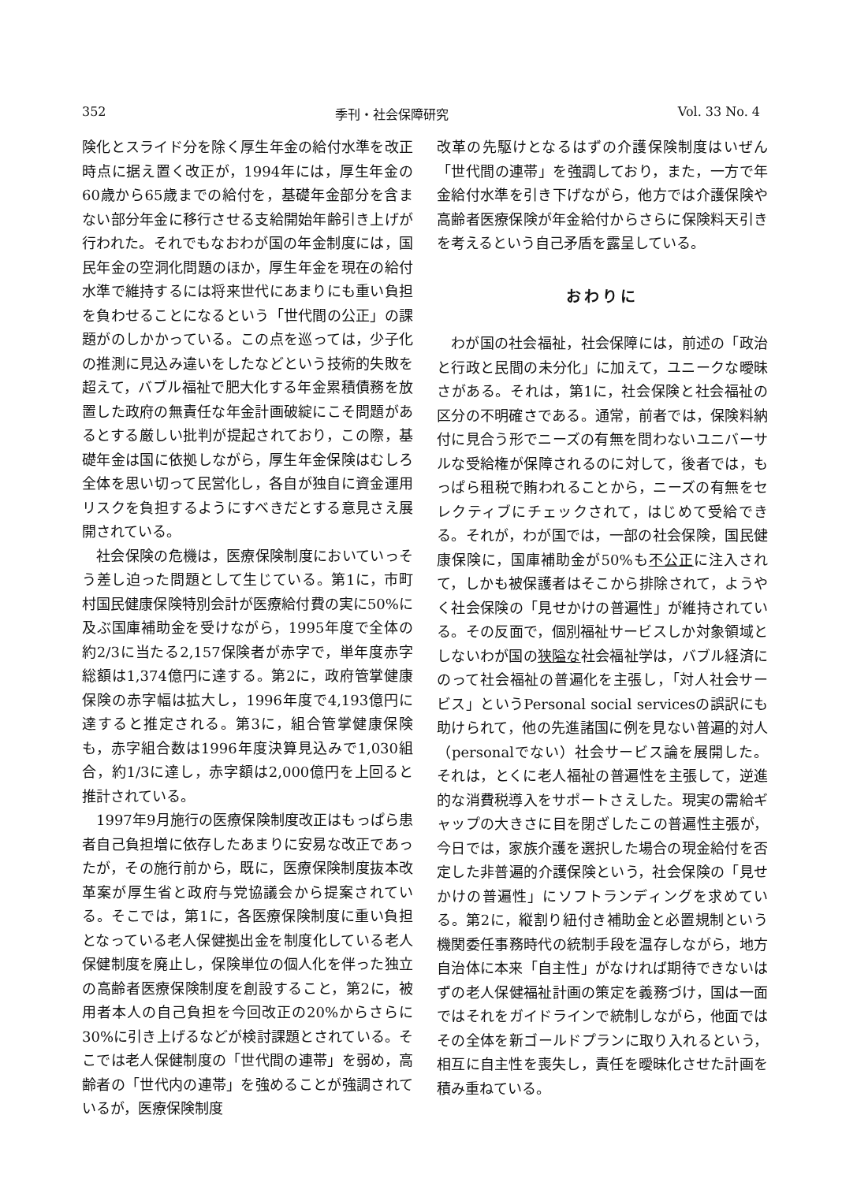352 季刊・社会保障研究 Vol. 33 No. 4
険化とスライド分を除く厚生年金の給付水準を改正時点に据え置く改正が，1994年には，厚生年金の60歳から65歳までの給付を，基礎年金部分を含まない部分年金に移行させる支給開始年齢引き上げが行われた。それでもなおわが国の年金制度には，国民年金の空洞化問題のほか，厚生年金を現在の給付水準で維持するには将来世代にあまりにも重い負担を負わせることになるという「世代間の公正」の課題がのしかかっている。この点を巡っては，少子化の推測に見込み違いをしたなどという技術的失敗を超えて，バブル福祉で肥大化する年金累積債務を放置した政府の無責任な年金計画破綻にこそ問題があるとする厳しい批判が提起されており，この際，基礎年金は国に依拠しながら，厚生年金保険はむしろ全体を思い切って民営化し，各自が独自に資金運用リスクを負担するようにすべきだとする意見さえ展開されている。
社会保険の危機は，医療保険制度においていっそう差し迫った問題として生じている。第1に，市町村国民健康保険特別会計が医療給付費の実に50%に及ぶ国庫補助金を受けながら，1995年度で全体の約2/3に当たる2,157保険者が赤字で，単年度赤字総額は1,374億円に達する。第2に，政府管掌健康保険の赤字幅は拡大し，1996年度で4,193億円に達すると推定される。第3に，組合管掌健康保険も，赤字組合数は1996年度決算見込みで1,030組合，約1/3に達し，赤字額は2,000億円を上回ると推計されている。
1997年9月施行の医療保険制度改正はもっぱら患者自己負担増に依存したあまりに安易な改正であったが，その施行前から，既に，医療保険制度抜本改革案が厚生省と政府与党協議会から提案されている。そこでは，第1に，各医療保険制度に重い負担となっている老人保健拠出金を制度化している老人保健制度を廃止し，保険単位の個人化を伴った独立の高齢者医療保険制度を創設すること，第2に，被用者本人の自己負担を今回改正の20%からさらに30%に引き上げるなどが検討課題とされている。そこでは老人保健制度の「世代間の連帯」を弱め，高齢者の「世代内の連帯」を強めることが強調されているが，医療保険制度
改革の先駆けとなるはずの介護保険制度はいぜん「世代間の連帯」を強調しており，また，一方で年金給付水準を引き下げながら，他方では介護保険や高齢者医療保険が年金給付からさらに保険料天引きを考えるという自己矛盾を露呈している。
おわりに
わが国の社会福祉，社会保障には，前述の「政治と行政と民間の未分化」に加えて，ユニークな曖昧さがある。それは，第1に，社会保険と社会福祉の区分の不明確さである。通常，前者では，保険料納付に見合う形でニーズの有無を問わないユニバーサルな受給権が保障されるのに対して，後者では，もっぱら租税で賄われることから，ニーズの有無をセレクティブにチェックされて，はじめて受給できる。それが，わが国では，一部の社会保険，国民健康保険に，国庫補助金が50%も不公正に注入されて，しかも被保護者はそこから排除されて，ようやく社会保険の「見せかけの普遍性」が維持されている。その反面で，個別福祉サービスしか対象領域としないわが国の狭隘な社会福祉学は，バブル経済にのって社会福祉の普遍化を主張し，「対人社会サービス」というPersonal social servicesの誤訳にも助けられて，他の先進諸国に例を見ない普遍的対人（personalでない）社会サービス論を展開した。それは，とくに老人福祉の普遍性を主張して，逆進的な消費税導入をサポートさえした。現実の需給ギャップの大きさに目を閉ざしたこの普遍性主張が，今日では，家族介護を選択した場合の現金給付を否定した非普遍的介護保険という，社会保険の「見せかけの普遍性」にソフトランディングを求めている。第2に，縦割り紐付き補助金と必置規制という機関委任事務時代の統制手段を温存しながら，地方自治体に本来「自主性」がなければ期待できないはずの老人保健福祉計画の策定を義務づけ，国は一面ではそれをガイドラインで統制しながら，他面ではその全体を新ゴールドプランに取り入れるという，相互に自主性を喪失し，責任を曖昧化させた計画を積み重ねている。